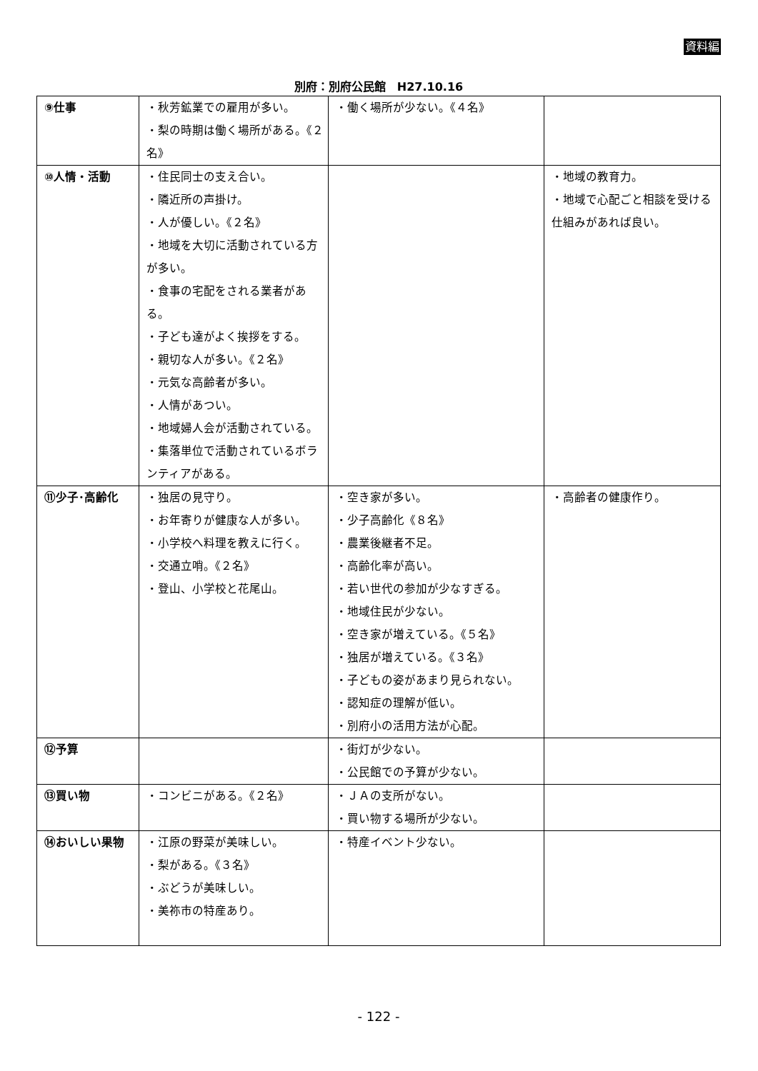資料編
別府：別府公民館　H27.10.16
| ⑨仕事 | ・秋芳鉱業での雇用が多い。 ・梨の時期は働く場所がある。《２名》 | ・働く場所が少ない。《４名》 | |
| ⑩人情・活動 | ・住民同士の支え合い。 ・隣近所の声掛け。 ・人が優しい。《２名》 ・地域を大切に活動されている方が多い。 ・食事の宅配をされる業者がある。 ・子ども達がよく挨拶をする。 ・親切な人が多い。《２名》 ・元気な高齢者が多い。 ・人情があつい。 ・地域婦人会が活動されている。 ・集落単位で活動されているボランティアがある。 | | ・地域の教育力。 ・地域で心配ごと相談を受ける仕組みがあれば良い。 |
| ⑪少子･高齢化 | ・独居の見守り。 ・お年寄りが健康な人が多い。 ・小学校へ料理を教えに行く。 ・交通立哨。《２名》 ・登山、小学校と花尾山。 | ・空き家が多い。 ・少子高齢化《８名》 ・農業後継者不足。 ・高齢化率が高い。 ・若い世代の参加が少なすぎる。 ・地域住民が少ない。 ・空き家が増えている。《５名》 ・独居が増えている。《３名》 ・子どもの姿があまり見られない。 ・認知症の理解が低い。 ・別府小の活用方法が心配。 | ・高齢者の健康作り。 |
| ⑫予算 | | ・街灯が少ない。 ・公民館での予算が少ない。 | |
| ⑬買い物 | ・コンビニがある。《２名》 | ・ＪＡの支所がない。 ・買い物する場所が少ない。 | |
| ⑭おいしい果物 | ・江原の野菜が美味しい。 ・梨がある。《３名》 ・ぶどうが美味しい。 ・美祢市の特産あり。 | ・特産イベント少ない。 | |
- 122 -